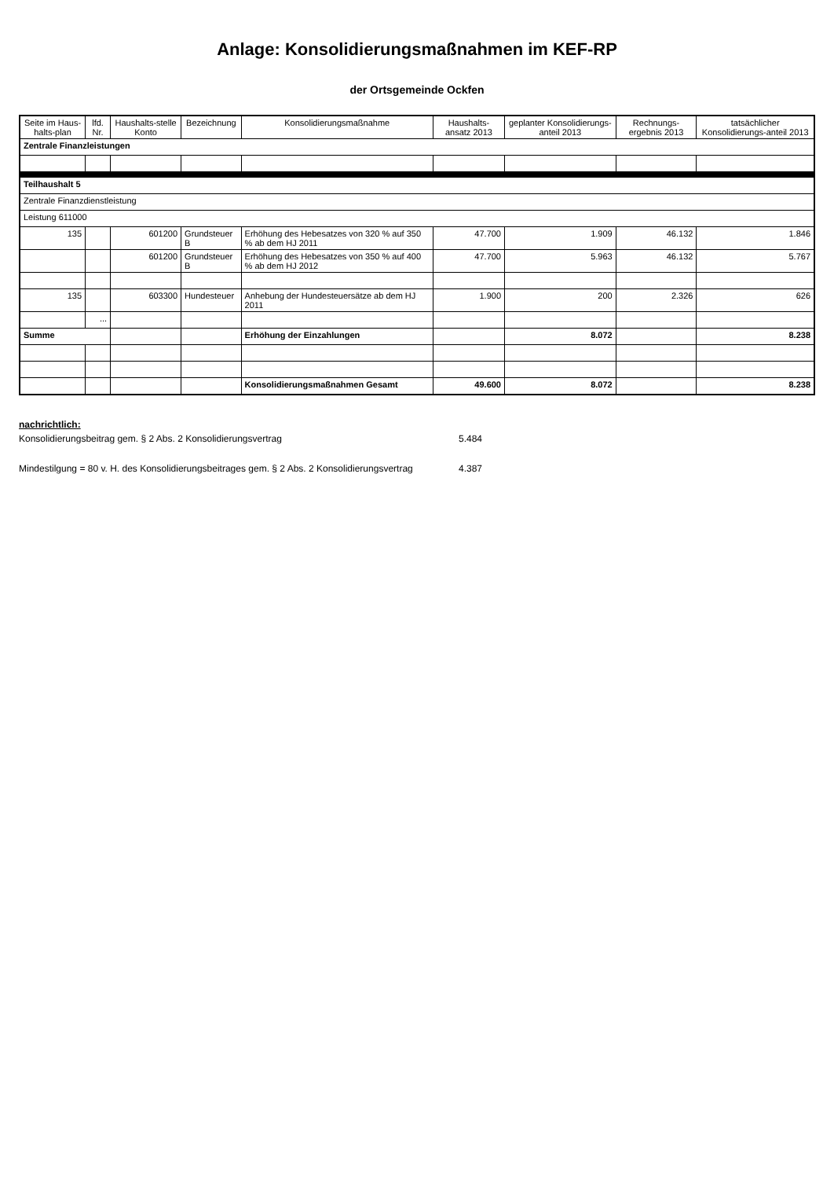Anlage: Konsolidierungsmaßnahmen im KEF-RP
der Ortsgemeinde Ockfen
| Seite im Haus-halts-plan | lfd. Nr. | Haushalts-stelle Konto | Bezeichnung | Konsolidierungsmaßnahme | Haushalts-ansatz 2013 | geplanter Konsolidierungs-anteil 2013 | Rechnungs-ergebnis 2013 | tatsächlicher Konsolidierungs-anteil 2013 |
| --- | --- | --- | --- | --- | --- | --- | --- | --- |
| Zentrale Finanzleistungen | | | | | | | | |
| Teilhaushalt 5 | | | | | | | | |
| Zentrale Finanzdienstleistung | | | | | | | | |
| Leistung 611000 | | | | | | | | |
| 135 | | 601200 | Grundsteuer B | Erhöhung des Hebesatzes von 320 % auf 350 % ab dem HJ 2011 | 47.700 | 1.909 | 46.132 | 1.846 |
| | | 601200 | Grundsteuer B | Erhöhung des Hebesatzes von 350 % auf 400 % ab dem HJ 2012 | 47.700 | 5.963 | 46.132 | 5.767 |
| 135 | | 603300 | Hundesteuer | Anhebung der Hundesteuersätze ab dem HJ 2011 | 1.900 | 200 | 2.326 | 626 |
| | ... | | | | | | | |
| Summe | | | | Erhöhung der Einzahlungen | | 8.072 | | 8.238 |
| | | | | Konsolidierungsmaßnahmen Gesamt | 49.600 | 8.072 | | 8.238 |
nachrichtlich:
Konsolidierungsbeitrag gem. § 2 Abs. 2 Konsolidierungsvertrag 5.484
Mindestilgung = 80 v. H. des Konsolidierungsbeitrages gem. § 2 Abs. 2 Konsolidierungsvertrag 4.387